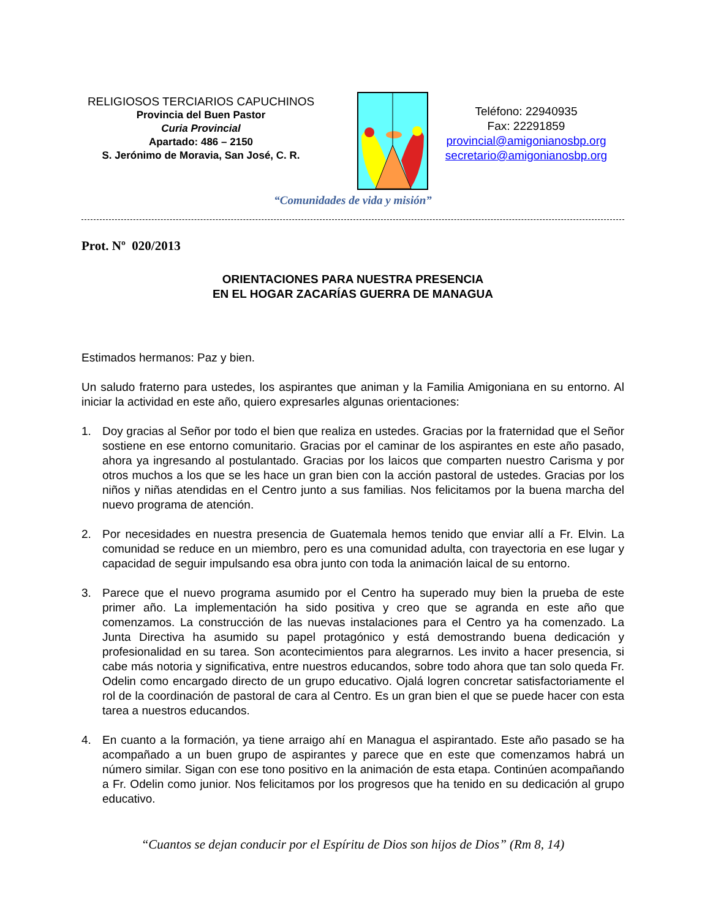RELIGIOSOS TERCIARIOS CAPUCHINOS
Provincia del Buen Pastor
Curia Provincial
Apartado: 486 – 2150
S. Jerónimo de Moravia, San José, C. R.
Teléfono: 22940935
Fax: 22291859
provincial@amigonianosbp.org
secretario@amigonianosbp.org
“Comunidades de vida y misión”
Prot. Nº 020/2013
ORIENTACIONES PARA NUESTRA PRESENCIA
EN EL HOGAR ZACARÍAS GUERRA DE MANAGUA
Estimados hermanos: Paz y bien.
Un saludo fraterno para ustedes, los aspirantes que animan y la Familia Amigoniana en su entorno. Al iniciar la actividad en este año, quiero expresarles algunas orientaciones:
1. Doy gracias al Señor por todo el bien que realiza en ustedes. Gracias por la fraternidad que el Señor sostiene en ese entorno comunitario. Gracias por el caminar de los aspirantes en este año pasado, ahora ya ingresando al postulantado. Gracias por los laicos que comparten nuestro Carisma y por otros muchos a los que se les hace un gran bien con la acción pastoral de ustedes. Gracias por los niños y niñas atendidas en el Centro junto a sus familias. Nos felicitamos por la buena marcha del nuevo programa de atención.
2. Por necesidades en nuestra presencia de Guatemala hemos tenido que enviar allí a Fr. Elvin. La comunidad se reduce en un miembro, pero es una comunidad adulta, con trayectoria en ese lugar y capacidad de seguir impulsando esa obra junto con toda la animación laical de su entorno.
3. Parece que el nuevo programa asumido por el Centro ha superado muy bien la prueba de este primer año. La implementación ha sido positiva y creo que se agranda en este año que comenzamos. La construcción de las nuevas instalaciones para el Centro ya ha comenzado. La Junta Directiva ha asumido su papel protagónico y está demostrando buena dedicación y profesionalidad en su tarea. Son acontecimientos para alegrarnos. Les invito a hacer presencia, si cabe más notoria y significativa, entre nuestros educandos, sobre todo ahora que tan solo queda Fr. Odelin como encargado directo de un grupo educativo. Ojalá logren concretar satisfactoriamente el rol de la coordinación de pastoral de cara al Centro. Es un gran bien el que se puede hacer con esta tarea a nuestros educandos.
4. En cuanto a la formación, ya tiene arraigo ahí en Managua el aspirantado. Este año pasado se ha acompañado a un buen grupo de aspirantes y parece que en este que comenzamos habrá un número similar. Sigan con ese tono positivo en la animación de esta etapa. Continúen acompañando a Fr. Odelin como junior. Nos felicitamos por los progresos que ha tenido en su dedicación al grupo educativo.
“Cuantos se dejan conducir por el Espíritu de Dios son hijos de Dios” (Rm 8, 14)